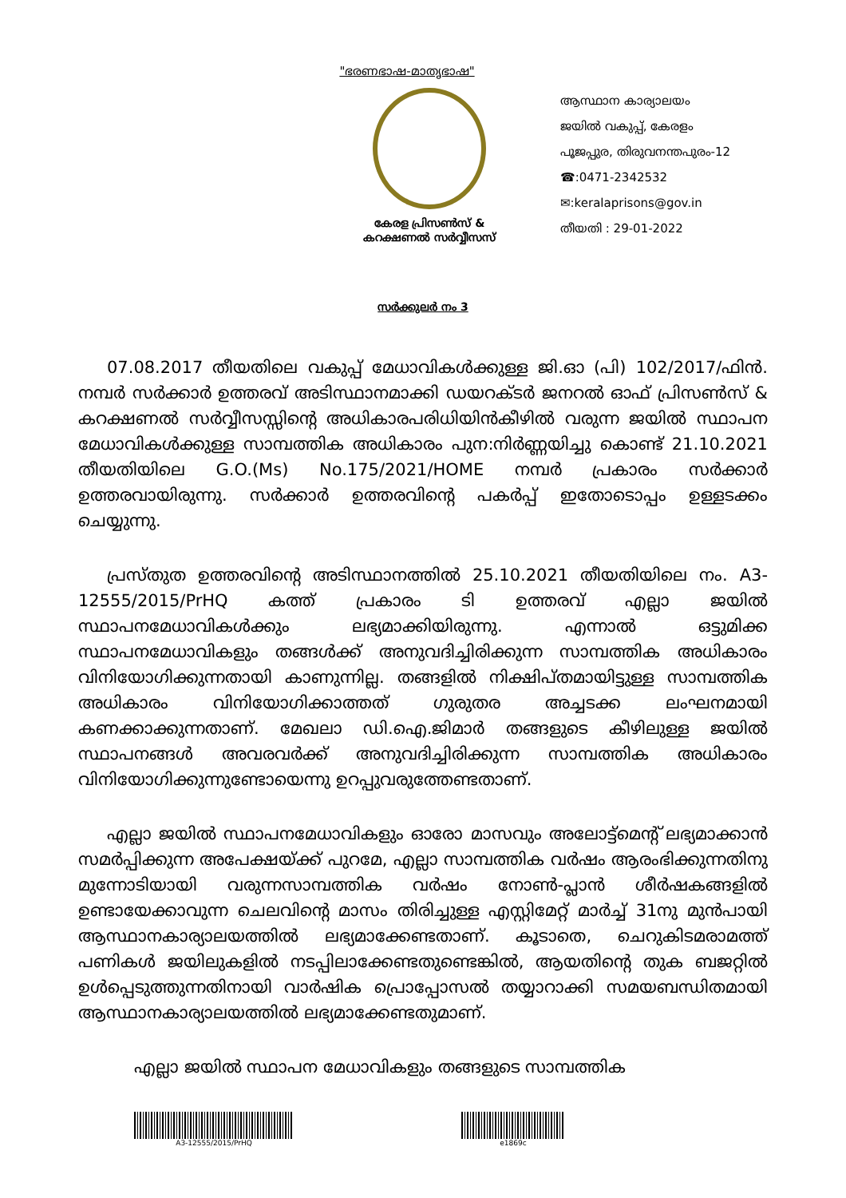"ഭരണഭാഷ-മാതൃഭാഷ"
കേരള പ്രിസൺസ് &
കറക്ഷണൽ സർവ്വീസസ്
ആസ്ഥാന കാര്യാലയം
ജയിൽ വകുപ്പ്, കേരളം
പൂജപ്പുര, തിരുവനന്തപുരം-12
☎:0471-2342532
✉:keralaprisons@gov.in
തീയതി : 29-01-2022
സർക്കുലർ നം 3
07.08.2017 തീയതിലെ വകുപ്പ് മേധാവികൾക്കുള്ള ജി.ഓ (പി) 102/2017/ഫിൻ. നമ്പർ സർക്കാർ ഉത്തരവ് അടിസ്ഥാനമാക്കി ഡയറക്ടർ ജനറൽ ഓഫ് പ്രിസൺസ് & കറക്ഷണൽ സർവ്വീസസ്സിന്റെ അധികാരപരിധിയിൻകീഴിൽ വരുന്ന ജയിൽ സ്ഥാപന മേധാവികൾക്കുള്ള സാമ്പത്തിക അധികാരം പുന:നിർണ്ണയിച്ചു കൊണ്ട് 21.10.2021 തീയതിയിലെ G.O.(Ms) No.175/2021/HOME നമ്പർ പ്രകാരം സർക്കാർ ഉത്തരവായിരുന്നു. സർക്കാർ ഉത്തരവിന്റെ പകർപ്പ് ഇതോടൊപ്പം ഉള്ളടക്കം ചെയ്യുന്നു.
പ്രസ്തുത ഉത്തരവിന്റെ അടിസ്ഥാനത്തിൽ 25.10.2021 തീയതിയിലെ നം. A3-12555/2015/PrHQ കത്ത് പ്രകാരം ടി ഉത്തരവ് എല്ലാ ജയിൽ സ്ഥാപനമേധാവികൾക്കും ലഭ്യമാക്കിയിരുന്നു. എന്നാൽ ഒട്ടുമിക്ക സ്ഥാപനമേധാവികളും തങ്ങൾക്ക് അനുവദിച്ചിരിക്കുന്ന സാമ്പത്തിക അധികാരം വിനിയോഗിക്കുന്നതായി കാണുന്നില്ല. തങ്ങളിൽ നിക്ഷിപ്തമായിട്ടുള്ള സാമ്പത്തിക അധികാരം വിനിയോഗിക്കാത്തത് ഗുരുതര അച്ചടക്ക ലംഘനമായി കണക്കാക്കുന്നതാണ്. മേഖലാ ഡി.ഐ.ജിമാർ തങ്ങളുടെ കീഴിലുള്ള ജയിൽ സ്ഥാപനങ്ങൾ അവരവർക്ക് അനുവദിച്ചിരിക്കുന്ന സാമ്പത്തിക അധികാരം വിനിയോഗിക്കുന്നുണ്ടോയെന്നു ഉറപ്പുവരുത്തേണ്ടതാണ്.
എല്ലാ ജയിൽ സ്ഥാപനമേധാവികളും ഓരോ മാസവും അലോട്ട്മെന്റ് ലഭ്യമാക്കാൻ സമർപ്പിക്കുന്ന അപേക്ഷയ്ക്ക് പുറമേ, എല്ലാ സാമ്പത്തിക വർഷം ആരംഭിക്കുന്നതിനു മുന്നോടിയായി വരുന്നസാമ്പത്തിക വർഷം നോൺ-പ്ലാൻ ശീർഷകങ്ങളിൽ ഉണ്ടായേക്കാവുന്ന ചെലവിന്റെ മാസം തിരിച്ചുള്ള എസ്റ്റിമേറ്റ് മാർച്ച് 31നു മുൻപായി ആസ്ഥാനകാര്യാലയത്തിൽ ലഭ്യമാക്കേണ്ടതാണ്. കൂടാതെ, ചെറുകിടമരാമത്ത് പണികൾ ജയിലുകളിൽ നടപ്പിലാക്കേണ്ടതുണ്ടെങ്കിൽ, ആയതിന്റെ തുക ബജറ്റിൽ ഉൾപ്പെടുത്തുന്നതിനായി വാർഷിക പ്രൊപ്പോസൽ തയ്യാറാക്കി സമയബന്ധിതമായി ആസ്ഥാനകാര്യാലയത്തിൽ ലഭ്യമാക്കേണ്ടതുമാണ്.
എല്ലാ ജയിൽ സ്ഥാപന മേധാവികളും തങ്ങളുടെ സാമ്പത്തിക
A3-12555/2015/PrHQ e1869c